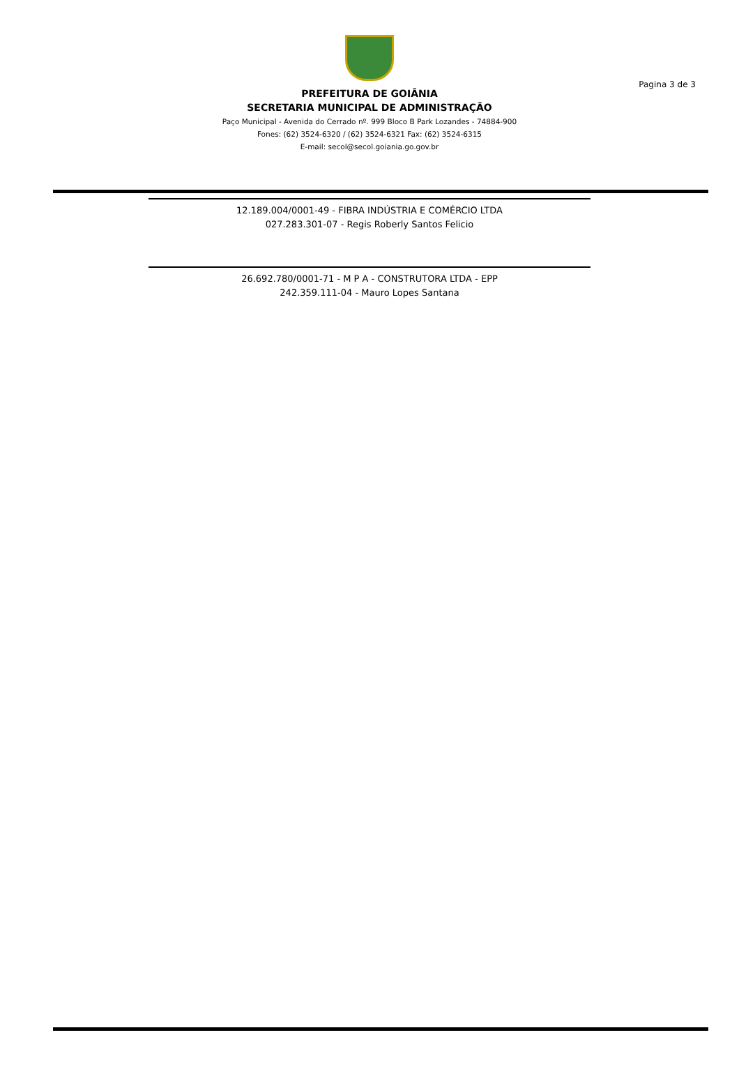Pagina 3 de 3
PREFEITURA DE GOIÂNIA
SECRETARIA MUNICIPAL DE ADMINISTRAÇÃO
Paço Municipal - Avenida do Cerrado nº. 999 Bloco B Park Lozandes - 74884-900
Fones: (62) 3524-6320 / (62) 3524-6321 Fax: (62) 3524-6315
E-mail: secol@secol.goiania.go.gov.br
12.189.004/0001-49 - FIBRA INDÚSTRIA E COMÉRCIO LTDA
027.283.301-07 - Regis Roberly Santos Felicio
26.692.780/0001-71 - M P A - CONSTRUTORA LTDA - EPP
242.359.111-04 - Mauro Lopes Santana